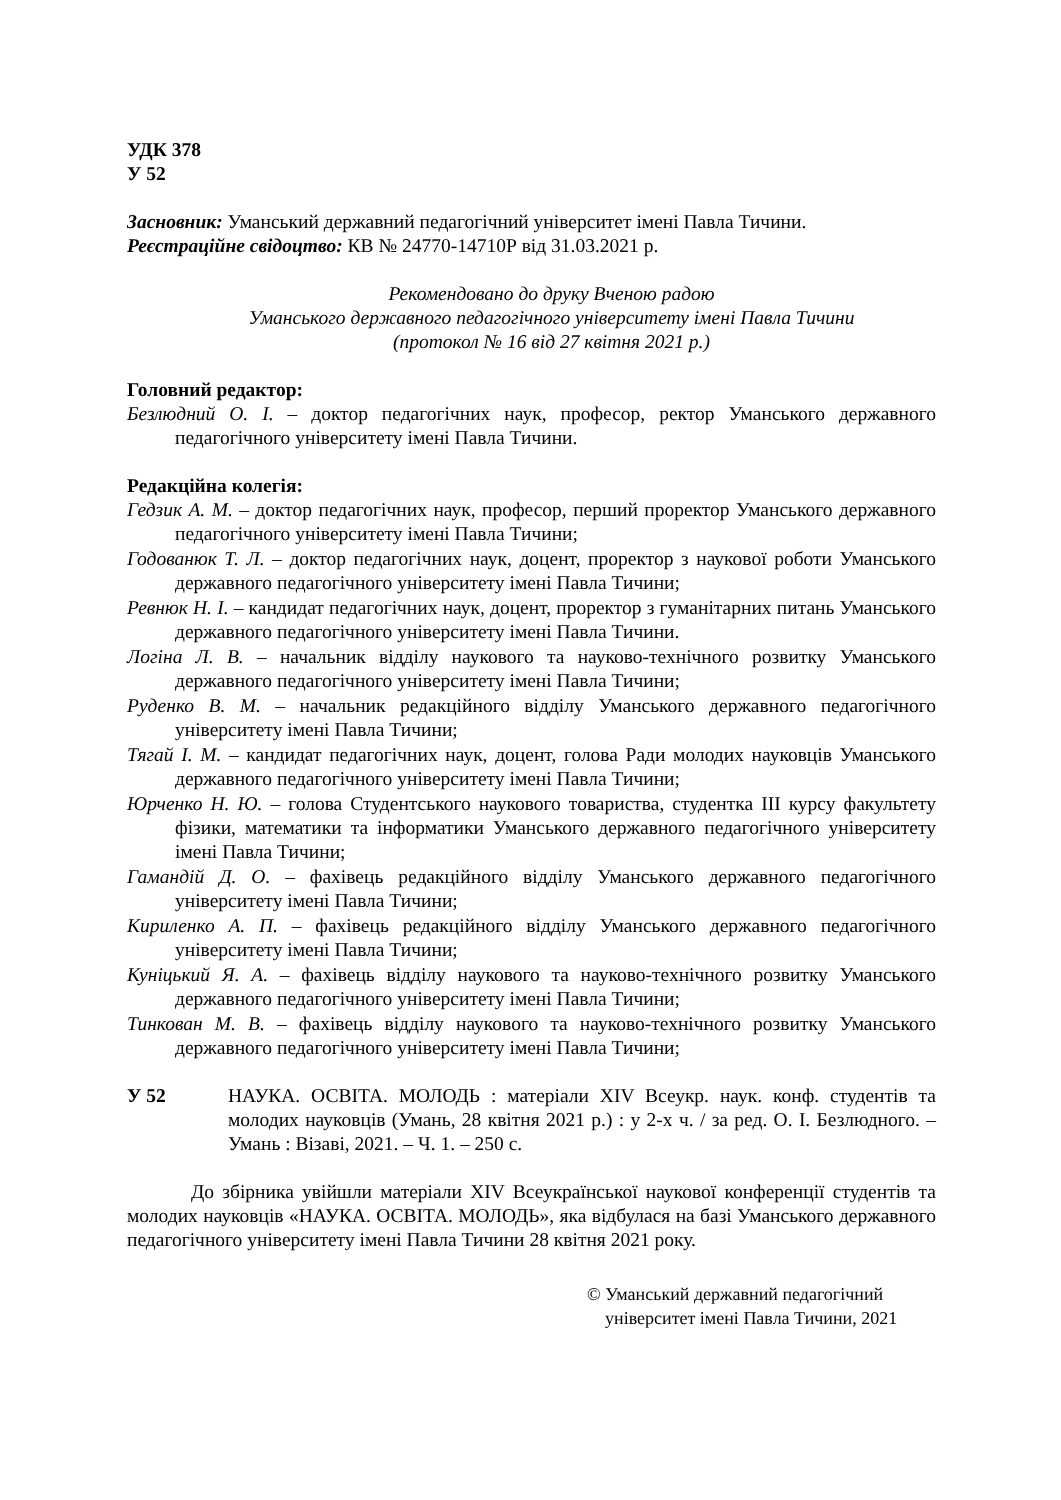УДК 378
У 52
Засновник: Уманський державний педагогічний університет імені Павла Тичини.
Реєстраційне свідоцтво: КВ № 24770-14710Р від 31.03.2021 р.
Рекомендовано до друку Вченою радою
Уманського державного педагогічного університету імені Павла Тичини
(протокол № 16 від 27 квітня 2021 р.)
Головний редактор:
Безлюдний О. І. – доктор педагогічних наук, професор, ректор Уманського державного педагогічного університету імені Павла Тичини.
Редакційна колегія:
Гедзик А. М. – доктор педагогічних наук, професор, перший проректор Уманського державного педагогічного університету імені Павла Тичини;
Годованюк Т. Л. – доктор педагогічних наук, доцент, проректор з наукової роботи Уманського державного педагогічного університету імені Павла Тичини;
Ревнюк Н. І. – кандидат педагогічних наук, доцент, проректор з гуманітарних питань Уманського державного педагогічного університету імені Павла Тичини.
Логіна Л. В. – начальник відділу наукового та науково-технічного розвитку Уманського державного педагогічного університету імені Павла Тичини;
Руденко В. М. – начальник редакційного відділу Уманського державного педагогічного університету імені Павла Тичини;
Тягай І. М. – кандидат педагогічних наук, доцент, голова Ради молодих науковців Уманського державного педагогічного університету імені Павла Тичини;
Юрченко Н. Ю. – голова Студентського наукового товариства, студентка ІІІ курсу факультету фізики, математики та інформатики Уманського державного педагогічного університету імені Павла Тичини;
Гамандій Д. О. – фахівець редакційного відділу Уманського державного педагогічного університету імені Павла Тичини;
Кириленко А. П. – фахівець редакційного відділу Уманського державного педагогічного університету імені Павла Тичини;
Куніцький Я. А. – фахівець відділу наукового та науково-технічного розвитку Уманського державного педагогічного університету імені Павла Тичини;
Тинкован М. В. – фахівець відділу наукового та науково-технічного розвитку Уманського державного педагогічного університету імені Павла Тичини;
У 52 НАУКА. ОСВІТА. МОЛОДЬ : матеріали XIV Всеукр. наук. конф. студентів та молодих науковців (Умань, 28 квітня 2021 р.) : у 2-х ч. / за ред. О. І. Безлюдного. – Умань : Візаві, 2021. – Ч. 1. – 250 с.
До збірника увійшли матеріали XIV Всеукраїнської наукової конференції студентів та молодих науковців «НАУКА. ОСВІТА. МОЛОДЬ», яка відбулася на базі Уманського державного педагогічного університету імені Павла Тичини 28 квітня 2021 року.
© Уманський державний педагогічний
університет імені Павла Тичини, 2021